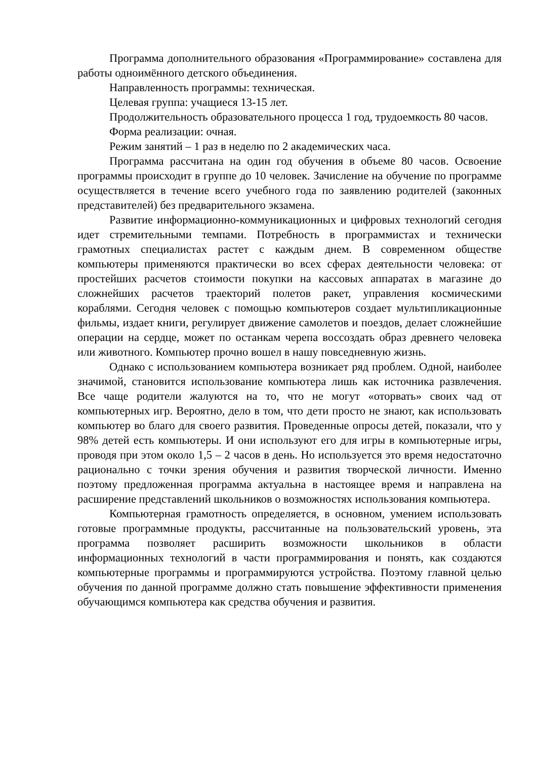Программа дополнительного образования «Программирование» составлена для работы одноимённого детского объединения.
Направленность программы: техническая.
Целевая группа: учащиеся 13-15 лет.
Продолжительность образовательного процесса 1 год, трудоемкость 80 часов.
Форма реализации: очная.
Режим занятий – 1 раз в неделю по 2 академических часа.
Программа рассчитана на один год обучения в объеме 80 часов. Освоение программы происходит в группе до 10 человек. Зачисление на обучение по программе осуществляется в течение всего учебного года по заявлению родителей (законных представителей) без предварительного экзамена.
Развитие информационно-коммуникационных и цифровых технологий сегодня идет стремительными темпами. Потребность в программистах и технически грамотных специалистах растет с каждым днем. В современном обществе компьютеры применяются практически во всех сферах деятельности человека: от простейших расчетов стоимости покупки на кассовых аппаратах в магазине до сложнейших расчетов траекторий полетов ракет, управления космическими кораблями. Сегодня человек с помощью компьютеров создает мультипликационные фильмы, издает книги, регулирует движение самолетов и поездов, делает сложнейшие операции на сердце, может по останкам черепа воссоздать образ древнего человека или животного. Компьютер прочно вошел в нашу повседневную жизнь.
Однако с использованием компьютера возникает ряд проблем. Одной, наиболее значимой, становится использование компьютера лишь как источника развлечения. Все чаще родители жалуются на то, что не могут «оторвать» своих чад от компьютерных игр. Вероятно, дело в том, что дети просто не знают, как использовать компьютер во благо для своего развития. Проведенные опросы детей, показали, что у 98% детей есть компьютеры. И они используют его для игры в компьютерные игры, проводя при этом около 1,5 – 2 часов в день. Но используется это время недостаточно рационально с точки зрения обучения и развития творческой личности. Именно поэтому предложенная программа актуальна в настоящее время и направлена на расширение представлений школьников о возможностях использования компьютера.
Компьютерная грамотность определяется, в основном, умением использовать готовые программные продукты, рассчитанные на пользовательский уровень, эта программа позволяет расширить возможности школьников в области информационных технологий в части программирования и понять, как создаются компьютерные программы и программируются устройства. Поэтому главной целью обучения по данной программе должно стать повышение эффективности применения обучающимся компьютера как средства обучения и развития.